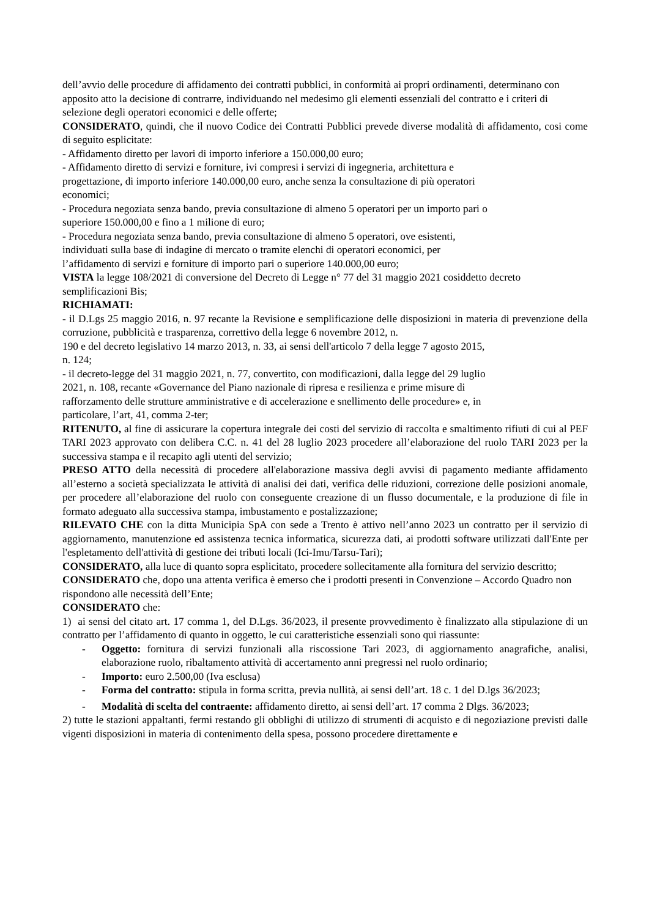dell’avvio delle procedure di affidamento dei contratti pubblici, in conformità ai propri ordinamenti, determinano con apposito atto la decisione di contrarre, individuando nel medesimo gli elementi essenziali del contratto e i criteri di selezione degli operatori economici e delle offerte;
CONSIDERATO, quindi, che il nuovo Codice dei Contratti Pubblici prevede diverse modalità di affidamento, cosi come di seguito esplicitate:
- Affidamento diretto per lavori di importo inferiore a 150.000,00 euro;
- Affidamento diretto di servizi e forniture, ivi compresi i servizi di ingegneria, architettura e
progettazione, di importo inferiore 140.000,00 euro, anche senza la consultazione di più operatori
economici;
- Procedura negoziata senza bando, previa consultazione di almeno 5 operatori per un importo pari o
superiore 150.000,00 e fino a 1 milione di euro;
- Procedura negoziata senza bando, previa consultazione di almeno 5 operatori, ove esistenti,
individuati sulla base di indagine di mercato o tramite elenchi di operatori economici, per
l’affidamento di servizi e forniture di importo pari o superiore 140.000,00 euro;
VISTA la legge 108/2021 di conversione del Decreto di Legge n° 77 del 31 maggio 2021 cosiddetto decreto semplificazioni Bis;
RICHIAMATI:
- il D.Lgs 25 maggio 2016, n. 97 recante la Revisione e semplificazione delle disposizioni in materia di prevenzione della corruzione, pubblicità e trasparenza, correttivo della legge 6 novembre 2012, n.
190 e del decreto legislativo 14 marzo 2013, n. 33, ai sensi dell'articolo 7 della legge 7 agosto 2015,
n. 124;
- il decreto-legge del 31 maggio 2021, n. 77, convertito, con modificazioni, dalla legge del 29 luglio
2021, n. 108, recante «Governance del Piano nazionale di ripresa e resilienza e prime misure di
rafforzamento delle strutture amministrative e di accelerazione e snellimento delle procedure» e, in
particolare, l’art, 41, comma 2-ter;
RITENUTO, al fine di assicurare la copertura integrale dei costi del servizio di raccolta e smaltimento rifiuti di cui al PEF TARI 2023 approvato con delibera C.C. n. 41 del 28 luglio 2023 procedere all’elaborazione del ruolo TARI 2023 per la successiva stampa e il recapito agli utenti del servizio;
PRESO ATTO della necessità di procedere all'elaborazione massiva degli avvisi di pagamento mediante affidamento all’esterno a società specializzata le attività di analisi dei dati, verifica delle riduzioni, correzione delle posizioni anomale, per procedere all’elaborazione del ruolo con conseguente creazione di un flusso documentale, e la produzione di file in formato adeguato alla successiva stampa, imbustamento e postalizzazione;
RILEVATO CHE con la ditta Municipia SpA con sede a Trento è attivo nell’anno 2023 un contratto per il servizio di aggiornamento, manutenzione ed assistenza tecnica informatica, sicurezza dati, ai prodotti software utilizzati dall'Ente per l'espletamento dell'attività di gestione dei tributi locali (Ici-Imu/Tarsu-Tari);
CONSIDERATO, alla luce di quanto sopra esplicitato, procedere sollecitamente alla fornitura del servizio descritto;
CONSIDERATO che, dopo una attenta verifica è emerso che i prodotti presenti in Convenzione – Accordo Quadro non rispondono alle necessità dell’Ente;
CONSIDERATO che:
1) ai sensi del citato art. 17 comma 1, del D.Lgs. 36/2023, il presente provvedimento è finalizzato alla stipulazione di un contratto per l’affidamento di quanto in oggetto, le cui caratteristiche essenziali sono qui riassunte:
- Oggetto: fornitura di servizi funzionali alla riscossione Tari 2023, di aggiornamento anagrafiche, analisi, elaborazione ruolo, ribaltamento attività di accertamento anni pregressi nel ruolo ordinario;
- Importo: euro 2.500,00 (Iva esclusa)
- Forma del contratto: stipula in forma scritta, previa nullità, ai sensi dell’art. 18 c. 1 del D.lgs 36/2023;
- Modalità di scelta del contraente: affidamento diretto, ai sensi dell’art. 17 comma 2 Dlgs. 36/2023;
2) tutte le stazioni appaltanti, fermi restando gli obblighi di utilizzo di strumenti di acquisto e di negoziazione previsti dalle vigenti disposizioni in materia di contenimento della spesa, possono procedere direttamente e